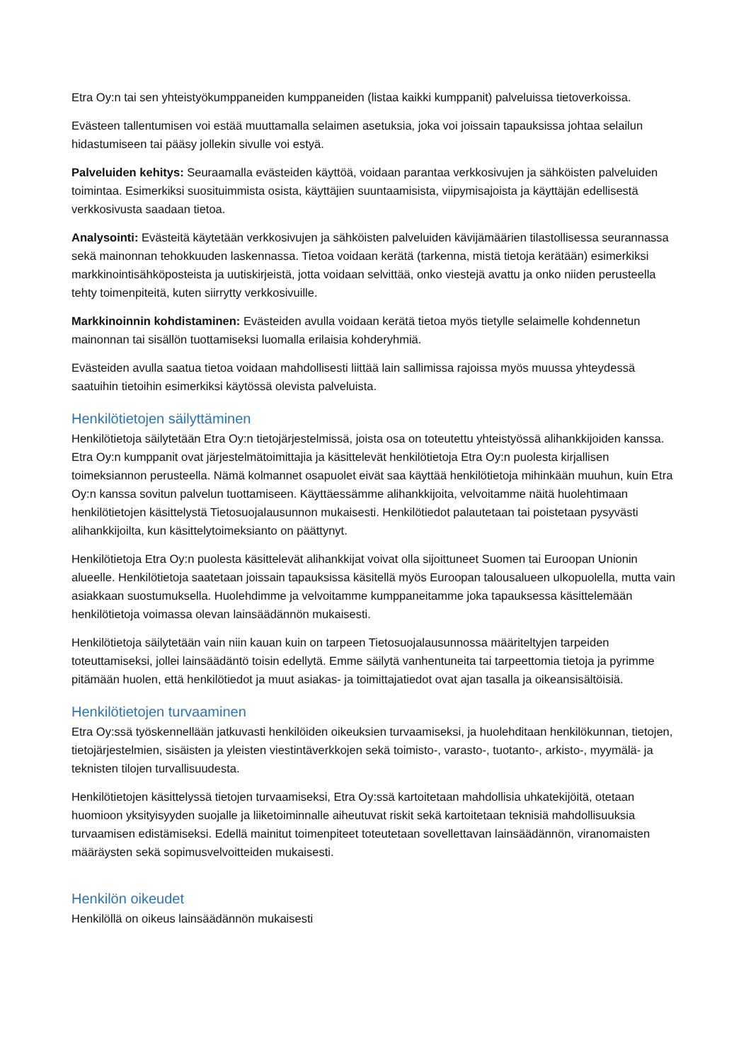Etra Oy:n tai sen yhteistyökumppaneiden kumppaneiden (listaa kaikki kumppanit) palveluissa tietoverkoissa.
Evästeen tallentumisen voi estää muuttamalla selaimen asetuksia, joka voi joissain tapauksissa johtaa selailun hidastumiseen tai pääsy jollekin sivulle voi estyä.
Palveluiden kehitys: Seuraamalla evästeiden käyttöä, voidaan parantaa verkkosivujen ja sähköisten palveluiden toimintaa. Esimerkiksi suosituimmista osista, käyttäjien suuntaamisista, viipymisajoista ja käyttäjän edellisestä verkkosivusta saadaan tietoa.
Analysointi: Evästeitä käytetään verkkosivujen ja sähköisten palveluiden kävijämäärien tilastollisessa seurannassa sekä mainonnan tehokkuuden laskennassa. Tietoa voidaan kerätä (tarkenna, mistä tietoja kerätään) esimerkiksi markkinointisähköposteista ja uutiskirjeistä, jotta voidaan selvittää, onko viestejä avattu ja onko niiden perusteella tehty toimenpiteitä, kuten siirrytty verkkosivuille.
Markkinoinnin kohdistaminen: Evästeiden avulla voidaan kerätä tietoa myös tietylle selaimelle kohdennetun mainonnan tai sisällön tuottamiseksi luomalla erilaisia kohderyhmiä.
Evästeiden avulla saatua tietoa voidaan mahdollisesti liittää lain sallimissa rajoissa myös muussa yhteydessä saatuihin tietoihin esimerkiksi käytössä olevista palveluista.
Henkilötietojen säilyttäminen
Henkilötietoja säilytetään Etra Oy:n tietojärjestelmissä, joista osa on toteutettu yhteistyössä alihankkijoiden kanssa. Etra Oy:n kumppanit ovat järjestelmätoimittajia ja käsittelevät henkilötietoja Etra Oy:n puolesta kirjallisen toimeksiannon perusteella. Nämä kolmannet osapuolet eivät saa käyttää henkilötietoja mihinkään muuhun, kuin Etra Oy:n kanssa sovitun palvelun tuottamiseen. Käyttäessämme alihankkijoita, velvoitamme näitä huolehtimaan henkilötietojen käsittelystä Tietosuojalausunnon mukaisesti. Henkilötiedot palautetaan tai poistetaan pysyvästi alihankkijoilta, kun käsittelytoimeksianto on päättynyt.
Henkilötietoja Etra Oy:n puolesta käsittelevät alihankkijat voivat olla sijoittuneet Suomen tai Euroopan Unionin alueelle. Henkilötietoja saatetaan joissain tapauksissa käsitellä myös Euroopan talousalueen ulkopuolella, mutta vain asiakkaan suostumuksella. Huolehdimme ja velvoitamme kumppaneitamme joka tapauksessa käsittelemään henkilötietoja voimassa olevan lainsäädännön mukaisesti.
Henkilötietoja säilytetään vain niin kauan kuin on tarpeen Tietosuojalausunnossa määriteltyjen tarpeiden toteuttamiseksi, jollei lainsäädäntö toisin edellytä. Emme säilytä vanhentuneita tai tarpeettomia tietoja ja pyrimme pitämään huolen, että henkilötiedot ja muut asiakas- ja toimittajatiedot ovat ajan tasalla ja oikeansisältöisiä.
Henkilötietojen turvaaminen
Etra Oy:ssä työskennellään jatkuvasti henkilöiden oikeuksien turvaamiseksi, ja huolehditaan henkilökunnan, tietojen, tietojärjestelmien, sisäisten ja yleisten viestintäverkkojen sekä toimisto-, varasto-, tuotanto-, arkisto-, myymälä- ja teknisten tilojen turvallisuudesta.
Henkilötietojen käsittelyssä tietojen turvaamiseksi, Etra Oy:ssä kartoitetaan mahdollisia uhkatekijöitä, otetaan huomioon yksityisyyden suojalle ja liiketoiminnalle aiheutuvat riskit sekä kartoitetaan teknisiä mahdollisuuksia turvaamisen edistämiseksi. Edellä mainitut toimenpiteet toteutetaan sovellettavan lainsäädännön, viranomaisten määräysten sekä sopimusvelvoitteiden mukaisesti.
Henkilön oikeudet
Henkilöllä on oikeus lainsäädännön mukaisesti